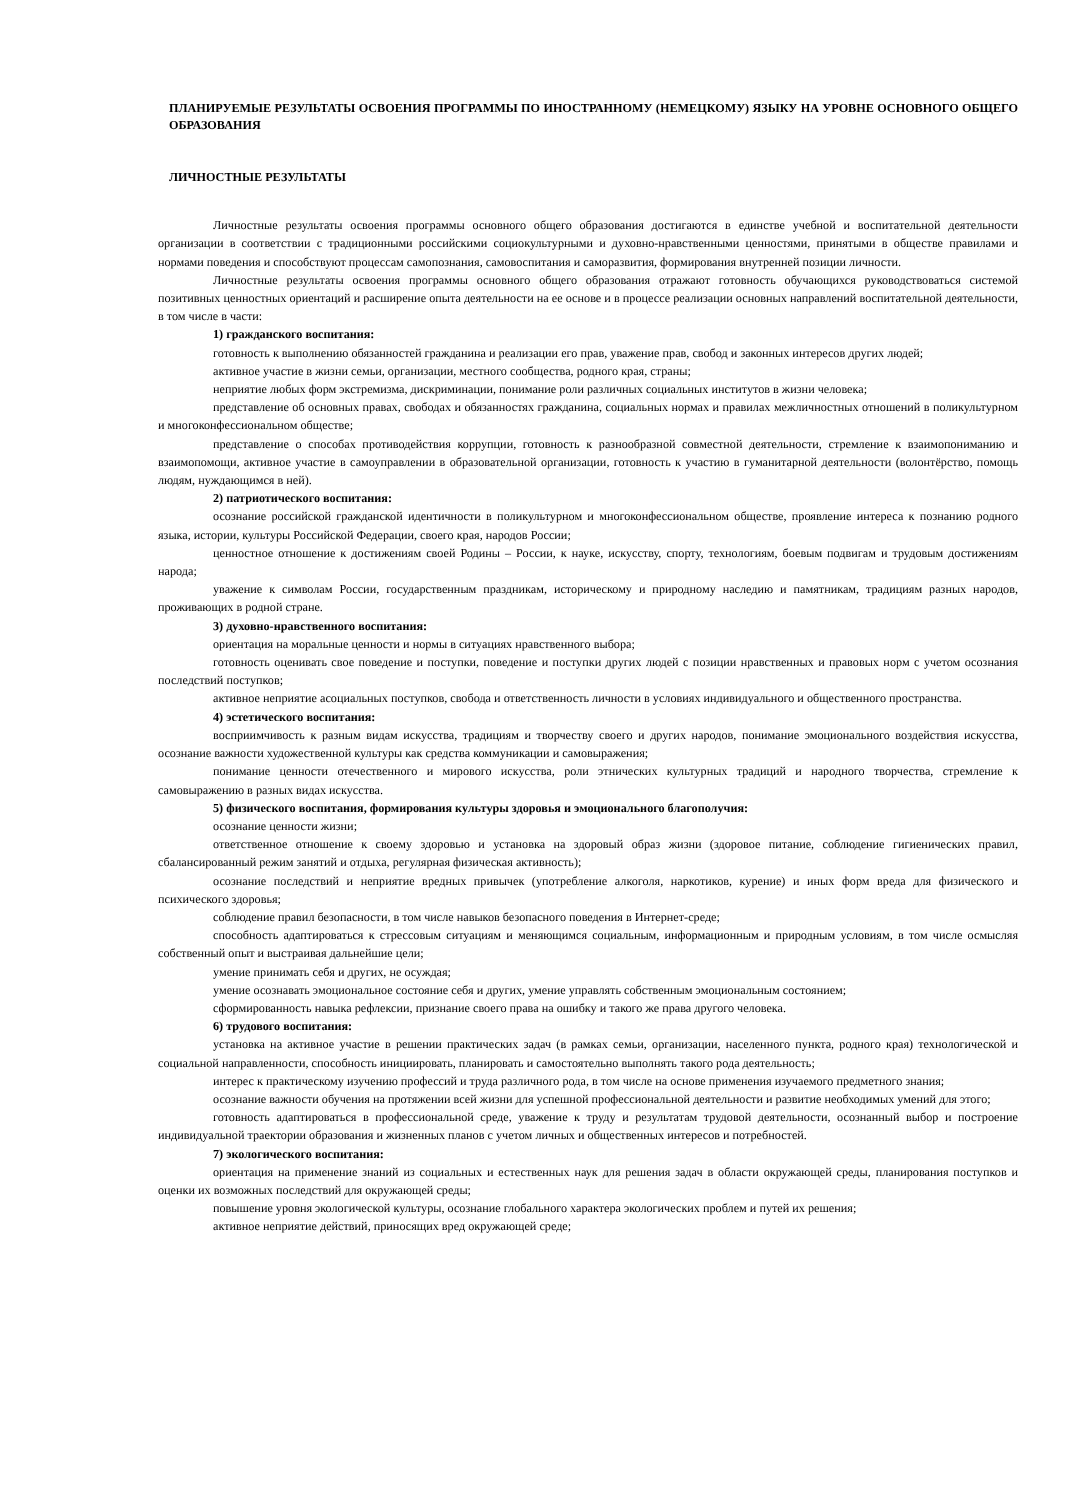ПЛАНИРУЕМЫЕ РЕЗУЛЬТАТЫ ОСВОЕНИЯ ПРОГРАММЫ ПО ИНОСТРАННОМУ (НЕМЕЦКОМУ) ЯЗЫКУ НА УРОВНЕ ОСНОВНОГО ОБЩЕГО ОБРАЗОВАНИЯ
ЛИЧНОСТНЫЕ РЕЗУЛЬТАТЫ
Личностные результаты освоения программы основного общего образования достигаются в единстве учебной и воспитательной деятельности организации в соответствии с традиционными российскими социокультурными и духовно-нравственными ценностями, принятыми в обществе правилами и нормами поведения и способствуют процессам самопознания, самовоспитания и саморазвития, формирования внутренней позиции личности.
Личностные результаты освоения программы основного общего образования отражают готовность обучающихся руководствоваться системой позитивных ценностных ориентаций и расширение опыта деятельности на ее основе и в процессе реализации основных направлений воспитательной деятельности, в том числе в части:
1) гражданского воспитания:
готовность к выполнению обязанностей гражданина и реализации его прав, уважение прав, свобод и законных интересов других людей;
активное участие в жизни семьи, организации, местного сообщества, родного края, страны;
неприятие любых форм экстремизма, дискриминации, понимание роли различных социальных институтов в жизни человека;
представление об основных правах, свободах и обязанностях гражданина, социальных нормах и правилах межличностных отношений в поликультурном и многоконфессиональном обществе;
представление о способах противодействия коррупции, готовность к разнообразной совместной деятельности, стремление к взаимопониманию и взаимопомощи, активное участие в самоуправлении в образовательной организации, готовность к участию в гуманитарной деятельности (волонтёрство, помощь людям, нуждающимся в ней).
2) патриотического воспитания:
осознание российской гражданской идентичности в поликультурном и многоконфессиональном обществе, проявление интереса к познанию родного языка, истории, культуры Российской Федерации, своего края, народов России;
ценностное отношение к достижениям своей Родины – России, к науке, искусству, спорту, технологиям, боевым подвигам и трудовым достижениям народа;
уважение к символам России, государственным праздникам, историческому и природному наследию и памятникам, традициям разных народов, проживающих в родной стране.
3) духовно-нравственного воспитания:
ориентация на моральные ценности и нормы в ситуациях нравственного выбора;
готовность оценивать свое поведение и поступки, поведение и поступки других людей с позиции нравственных и правовых норм с учетом осознания последствий поступков;
активное неприятие асоциальных поступков, свобода и ответственность личности в условиях индивидуального и общественного пространства.
4) эстетического воспитания:
восприимчивость к разным видам искусства, традициям и творчеству своего и других народов, понимание эмоционального воздействия искусства, осознание важности художественной культуры как средства коммуникации и самовыражения;
понимание ценности отечественного и мирового искусства, роли этнических культурных традиций и народного творчества, стремление к самовыражению в разных видах искусства.
5) физического воспитания, формирования культуры здоровья и эмоционального благополучия:
осознание ценности жизни;
ответственное отношение к своему здоровью и установка на здоровый образ жизни (здоровое питание, соблюдение гигиенических правил, сбалансированный режим занятий и отдыха, регулярная физическая активность);
осознание последствий и неприятие вредных привычек (употребление алкоголя, наркотиков, курение) и иных форм вреда для физического и психического здоровья;
соблюдение правил безопасности, в том числе навыков безопасного поведения в Интернет-среде;
способность адаптироваться к стрессовым ситуациям и меняющимся социальным, информационным и природным условиям, в том числе осмысляя собственный опыт и выстраивая дальнейшие цели;
умение принимать себя и других, не осуждая;
умение осознавать эмоциональное состояние себя и других, умение управлять собственным эмоциональным состоянием;
сформированность навыка рефлексии, признание своего права на ошибку и такого же права другого человека.
6) трудового воспитания:
установка на активное участие в решении практических задач (в рамках семьи, организации, населенного пункта, родного края) технологической и социальной направленности, способность инициировать, планировать и самостоятельно выполнять такого рода деятельность;
интерес к практическому изучению профессий и труда различного рода, в том числе на основе применения изучаемого предметного знания;
осознание важности обучения на протяжении всей жизни для успешной профессиональной деятельности и развитие необходимых умений для этого;
готовность адаптироваться в профессиональной среде, уважение к труду и результатам трудовой деятельности, осознанный выбор и построение индивидуальной траектории образования и жизненных планов с учетом личных и общественных интересов и потребностей.
7) экологического воспитания:
ориентация на применение знаний из социальных и естественных наук для решения задач в области окружающей среды, планирования поступков и оценки их возможных последствий для окружающей среды;
повышение уровня экологической культуры, осознание глобального характера экологических проблем и путей их решения;
активное неприятие действий, приносящих вред окружающей среде;